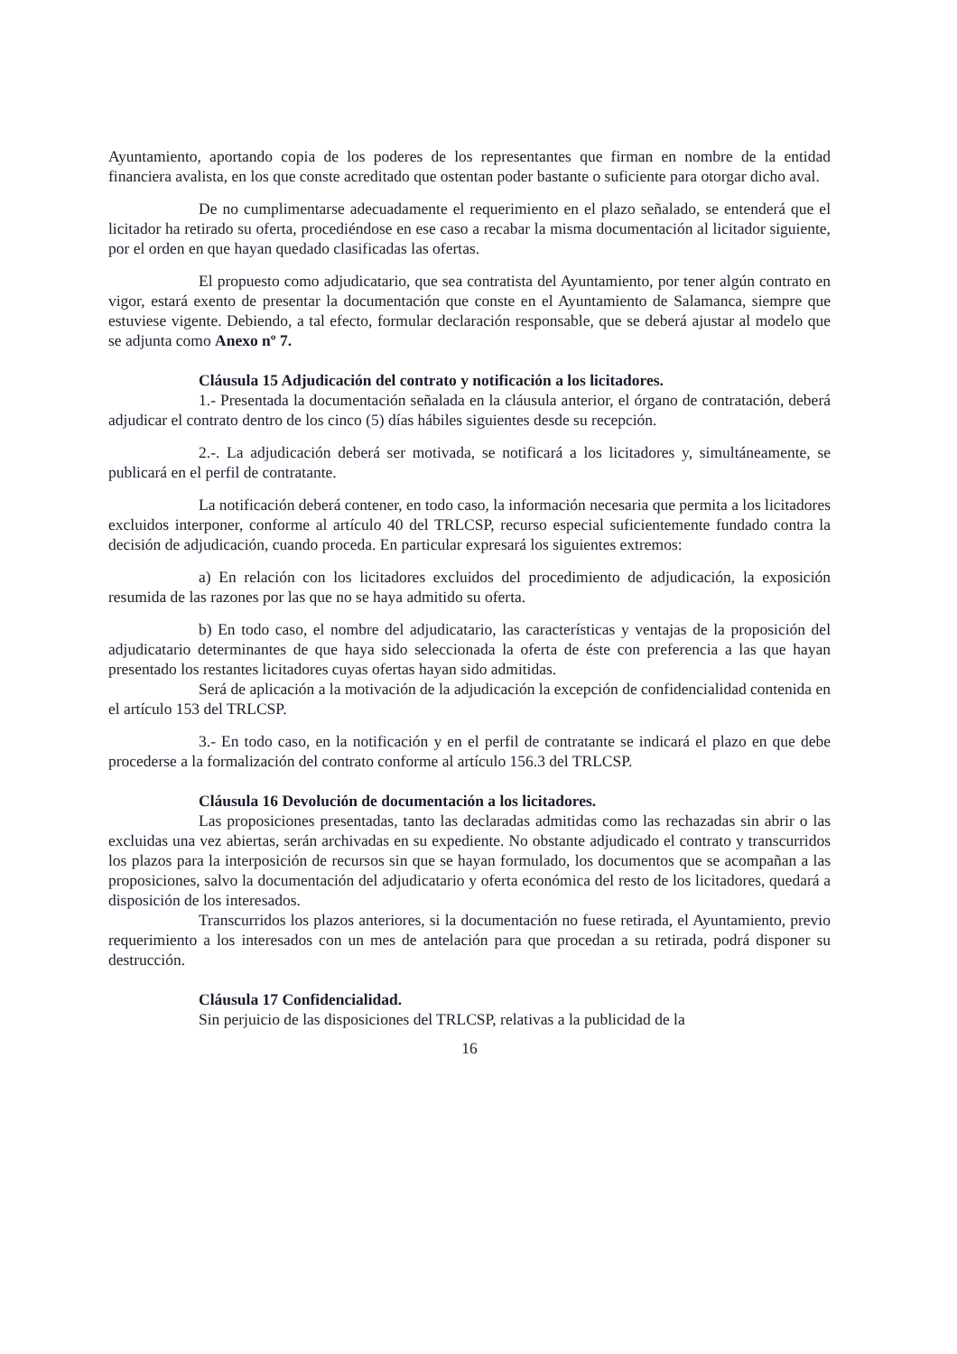Ayuntamiento, aportando copia de los poderes de los representantes que firman en nombre de la entidad financiera avalista, en los que conste acreditado que ostentan poder bastante o suficiente para otorgar dicho aval.
De no cumplimentarse adecuadamente el requerimiento en el plazo señalado, se entenderá que el licitador ha retirado su oferta, procediéndose en ese caso a recabar la misma documentación al licitador siguiente, por el orden en que hayan quedado clasificadas las ofertas.
El propuesto como adjudicatario, que sea contratista del Ayuntamiento, por tener algún contrato en vigor, estará exento de presentar la documentación que conste en el Ayuntamiento de Salamanca, siempre que estuviese vigente. Debiendo, a tal efecto, formular declaración responsable, que se deberá ajustar al modelo que se adjunta como Anexo nº 7.
Cláusula 15 Adjudicación del contrato y notificación a los licitadores.
1.- Presentada la documentación señalada en la cláusula anterior, el órgano de contratación, deberá adjudicar el contrato dentro de los cinco (5) días hábiles siguientes desde su recepción.
2.-. La adjudicación deberá ser motivada, se notificará a los licitadores y, simultáneamente, se publicará en el perfil de contratante.
La notificación deberá contener, en todo caso, la información necesaria que permita a los licitadores excluidos interponer, conforme al artículo 40 del TRLCSP, recurso especial suficientemente fundado contra la decisión de adjudicación, cuando proceda. En particular expresará los siguientes extremos:
a) En relación con los licitadores excluidos del procedimiento de adjudicación, la exposición resumida de las razones por las que no se haya admitido su oferta.
b) En todo caso, el nombre del adjudicatario, las características y ventajas de la proposición del adjudicatario determinantes de que haya sido seleccionada la oferta de éste con preferencia a las que hayan presentado los restantes licitadores cuyas ofertas hayan sido admitidas.
Será de aplicación a la motivación de la adjudicación la excepción de confidencialidad contenida en el artículo 153 del TRLCSP.
3.- En todo caso, en la notificación y en el perfil de contratante se indicará el plazo en que debe procederse a la formalización del contrato conforme al artículo 156.3 del TRLCSP.
Cláusula 16 Devolución de documentación a los licitadores.
Las proposiciones presentadas, tanto las declaradas admitidas como las rechazadas sin abrir o las excluidas una vez abiertas, serán archivadas en su expediente. No obstante adjudicado el contrato y transcurridos los plazos para la interposición de recursos sin que se hayan formulado, los documentos que se acompañan a las proposiciones, salvo la documentación del adjudicatario y oferta económica del resto de los licitadores, quedará a disposición de los interesados.
Transcurridos los plazos anteriores, si la documentación no fuese retirada, el Ayuntamiento, previo requerimiento a los interesados con un mes de antelación para que procedan a su retirada, podrá disponer su destrucción.
Cláusula 17 Confidencialidad.
Sin perjuicio de las disposiciones del TRLCSP, relativas a la publicidad de la
16